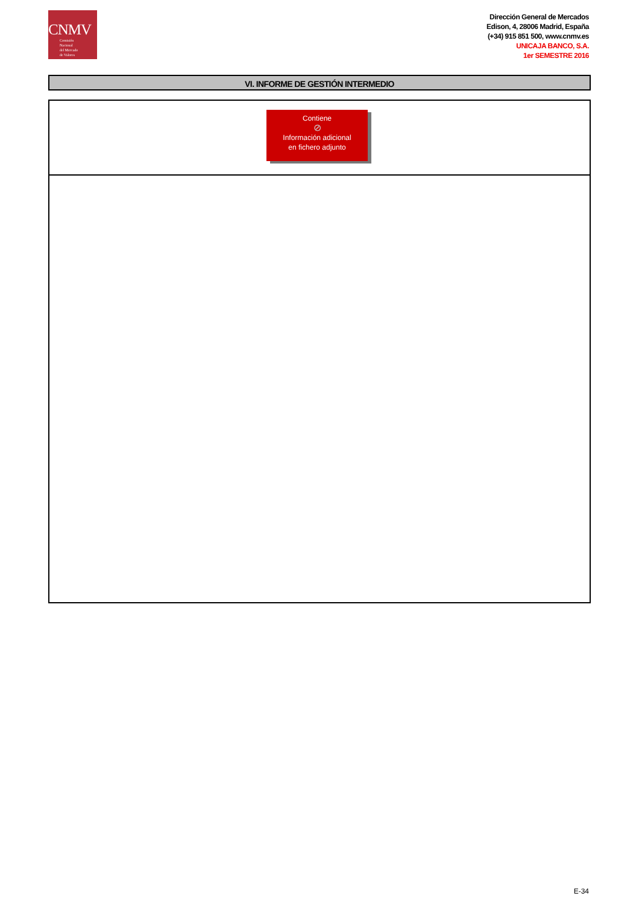CNMV
Comisión
Nacional
del Mercado
de Valores
Dirección General de Mercados
Edison, 4, 28006 Madrid, España
(+34) 915 851 500, www.cnmv.es
UNICAJA BANCO, S.A.
1er SEMESTRE 2016
VI. INFORME DE GESTIÓN INTERMEDIO
Contiene
⊘
Información adicional
en fichero adjunto
E-34